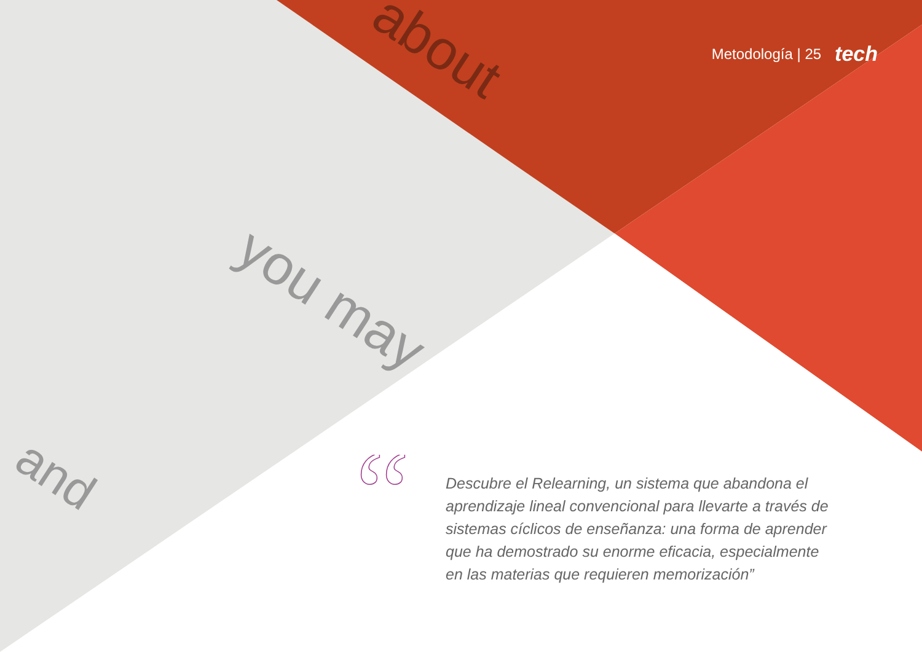you may
about
and
Metodología | 25 tech
“
Descubre el Relearning, un sistema que abandona el aprendizaje lineal convencional para llevarte a través de sistemas cíclicos de enseñanza: una forma de aprender que ha demostrado su enorme eficacia, especialmente en las materias que requieren memorización”